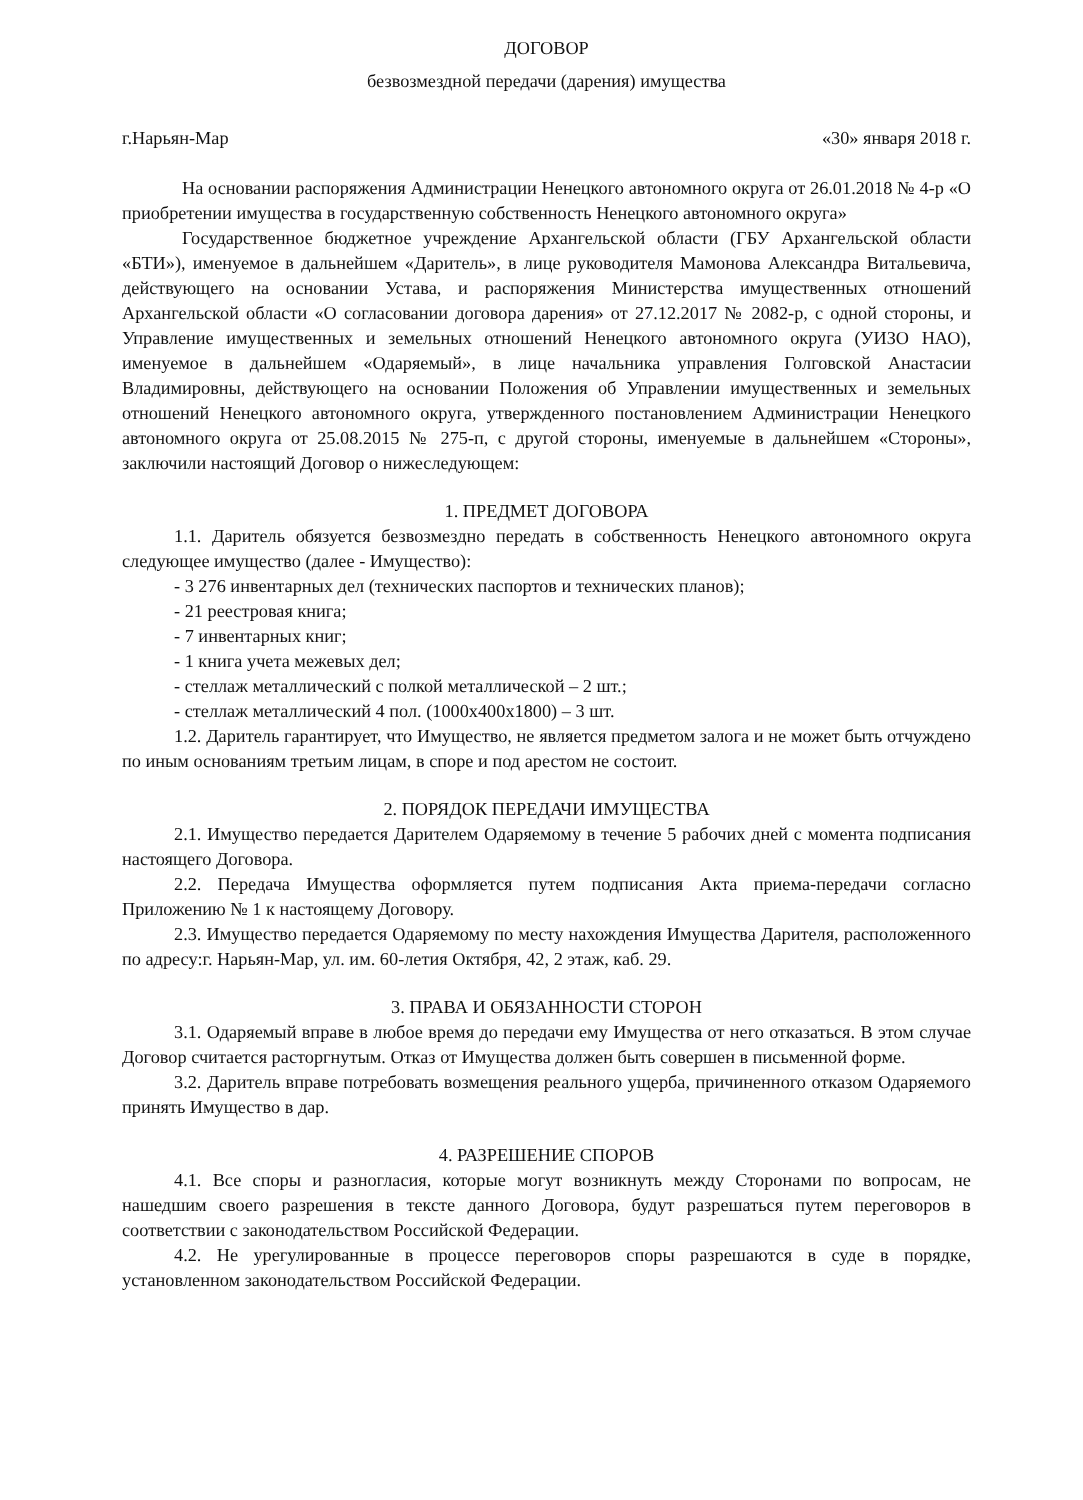ДОГОВОР
безвозмездной передачи (дарения) имущества
г.Нарьян-Мар «30» января 2018 г.
На основании распоряжения Администрации Ненецкого автономного округа от 26.01.2018 № 4-р «О приобретении имущества в государственную собственность Ненецкого автономного округа»
Государственное бюджетное учреждение Архангельской области (ГБУ Архангельской области «БТИ»), именуемое в дальнейшем «Даритель», в лице руководителя Мамонова Александра Витальевича, действующего на основании Устава, и распоряжения Министерства имущественных отношений Архангельской области «О согласовании договора дарения» от 27.12.2017 № 2082-р, с одной стороны, и Управление имущественных и земельных отношений Ненецкого автономного округа (УИЗО НАО), именуемое в дальнейшем «Одаряемый», в лице начальника управления Голговской Анастасии Владимировны, действующего на основании Положения об Управлении имущественных и земельных отношений Ненецкого автономного округа, утвержденного постановлением Администрации Ненецкого автономного округа от 25.08.2015 № 275-п, с другой стороны, именуемые в дальнейшем «Стороны», заключили настоящий Договор о нижеследующем:
1. ПРЕДМЕТ ДОГОВОРА
1.1. Даритель обязуется безвозмездно передать в собственность Ненецкого автономного округа следующее имущество (далее - Имущество):
- 3 276 инвентарных дел (технических паспортов и технических планов);
- 21 реестровая книга;
- 7 инвентарных книг;
- 1 книга учета межевых дел;
- стеллаж металлический с полкой металлической – 2 шт.;
- стеллаж металлический 4 пол. (1000х400х1800) – 3 шт.
1.2. Даритель гарантирует, что Имущество, не является предметом залога и не может быть отчуждено по иным основаниям третьим лицам, в споре и под арестом не состоит.
2. ПОРЯДОК ПЕРЕДАЧИ ИМУЩЕСТВА
2.1. Имущество передается Дарителем Одаряемому в течение 5 рабочих дней с момента подписания настоящего Договора.
2.2. Передача Имущества оформляется путем подписания Акта приема-передачи согласно Приложению № 1 к настоящему Договору.
2.3. Имущество передается Одаряемому по месту нахождения Имущества Дарителя, расположенного по адресу:г. Нарьян-Мар, ул. им. 60-летия Октября, 42, 2 этаж, каб. 29.
3. ПРАВА И ОБЯЗАННОСТИ СТОРОН
3.1. Одаряемый вправе в любое время до передачи ему Имущества от него отказаться. В этом случае Договор считается расторгнутым. Отказ от Имущества должен быть совершен в письменной форме.
3.2. Даритель вправе потребовать возмещения реального ущерба, причиненного отказом Одаряемого принять Имущество в дар.
4. РАЗРЕШЕНИЕ СПОРОВ
4.1. Все споры и разногласия, которые могут возникнуть между Сторонами по вопросам, не нашедшим своего разрешения в тексте данного Договора, будут разрешаться путем переговоров в соответствии с законодательством Российской Федерации.
4.2. Не урегулированные в процессе переговоров споры разрешаются в суде в порядке, установленном законодательством Российской Федерации.